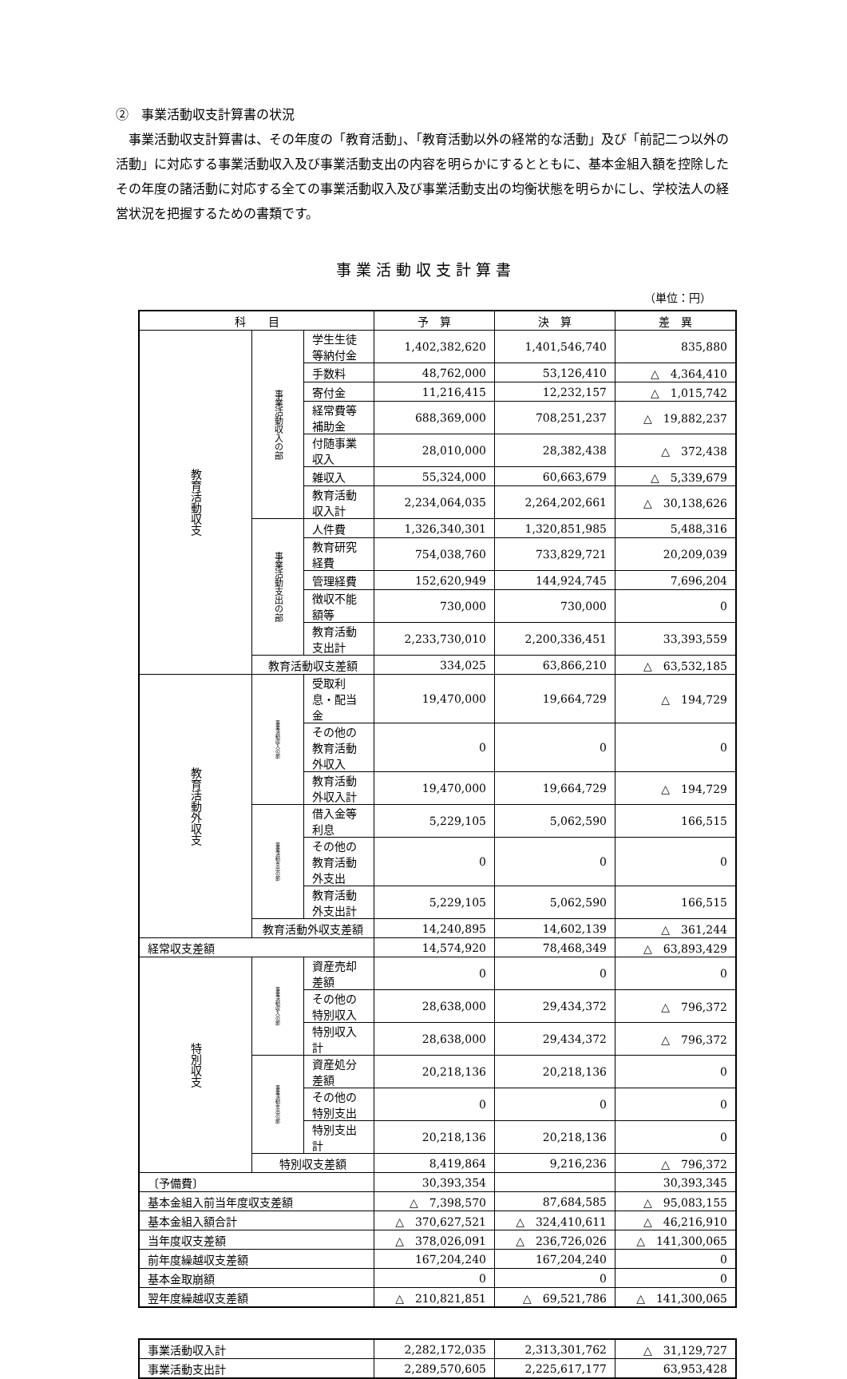②　事業活動収支計算書の状況
　事業活動収支計算書は、その年度の「教育活動」、「教育活動以外の経常的な活動」及び「前記二つ以外の活動」に対応する事業活動収入及び事業活動支出の内容を明らかにするとともに、基本金組入額を控除したその年度の諸活動に対応する全ての事業活動収入及び事業活動支出の均衡状態を明らかにし、学校法人の経営状況を把握するための書類です。
事業活動収支計算書
（単位：円）
| 科 目 | | | 予 算 | 決 算 | 差 異 |
| --- | --- | --- | --- | --- | --- |
| 教育活動収支 | 事業活動収入の部 | 学生生徒等納付金 | 1,402,382,620 | 1,401,546,740 | 835,880 |
| | | 手数料 | 48,762,000 | 53,126,410 | △ 4,364,410 |
| | | 寄付金 | 11,216,415 | 12,232,157 | △ 1,015,742 |
| | | 経常費等補助金 | 688,369,000 | 708,251,237 | △ 19,882,237 |
| | | 付随事業収入 | 28,010,000 | 28,382,438 | △ 372,438 |
| | | 雑収入 | 55,324,000 | 60,663,679 | △ 5,339,679 |
| | | 教育活動収入計 | 2,234,064,035 | 2,264,202,661 | △ 30,138,626 |
| | 事業活動支出の部 | 人件費 | 1,326,340,301 | 1,320,851,985 | 5,488,316 |
| | | 教育研究経費 | 754,038,760 | 733,829,721 | 20,209,039 |
| | | 管理経費 | 152,620,949 | 144,924,745 | 7,696,204 |
| | | 徴収不能額等 | 730,000 | 730,000 | 0 |
| | | 教育活動支出計 | 2,233,730,010 | 2,200,336,451 | 33,393,559 |
| | 教育活動収支差額 | | 334,025 | 63,866,210 | △ 63,532,185 |
| 教育活動外収支 | 事業活動収入の部 | 受取利息・配当金 | 19,470,000 | 19,664,729 | △ 194,729 |
| | | その他の教育活動外収入 | 0 | 0 | 0 |
| | | 教育活動外収入計 | 19,470,000 | 19,664,729 | △ 194,729 |
| | 事業活動支出の部 | 借入金等利息 | 5,229,105 | 5,062,590 | 166,515 |
| | | その他の教育活動外支出 | 0 | 0 | 0 |
| | | 教育活動外支出計 | 5,229,105 | 5,062,590 | 166,515 |
| | 教育活動外収支差額 | | 14,240,895 | 14,602,139 | △ 361,244 |
| 経常収支差額 | | | 14,574,920 | 78,468,349 | △ 63,893,429 |
| 特別収支 | 事業活動収入の部 | 資産売却差額 | 0 | 0 | 0 |
| | | その他の特別収入 | 28,638,000 | 29,434,372 | △ 796,372 |
| | | 特別収入計 | 28,638,000 | 29,434,372 | △ 796,372 |
| | 事業活動支出の部 | 資産処分差額 | 20,218,136 | 20,218,136 | 0 |
| | | その他の特別支出 | 0 | 0 | 0 |
| | | 特別支出計 | 20,218,136 | 20,218,136 | 0 |
| | 特別収支差額 | | 8,419,864 | 9,216,236 | △ 796,372 |
| 〔予備費〕 | | | 30,393,354 | | 30,393,345 |
| 基本金組入前当年度収支差額 | | | △ 7,398,570 | 87,684,585 | △ 95,083,155 |
| 基本金組入額合計 | | | △ 370,627,521 | △ 324,410,611 | △ 46,216,910 |
| 当年度収支差額 | | | △ 378,026,091 | △ 236,726,026 | △ 141,300,065 |
| 前年度繰越収支差額 | | | 167,204,240 | 167,204,240 | 0 |
| 基本金取崩額 | | | 0 | 0 | 0 |
| 翌年度繰越収支差額 | | | △ 210,821,851 | △ 69,521,786 | △ 141,300,065 |
| 事業活動収入計 | 2,282,172,035 | 2,313,301,762 | △ 31,129,727 |
| 事業活動支出計 | 2,289,570,605 | 2,225,617,177 | 63,953,428 |